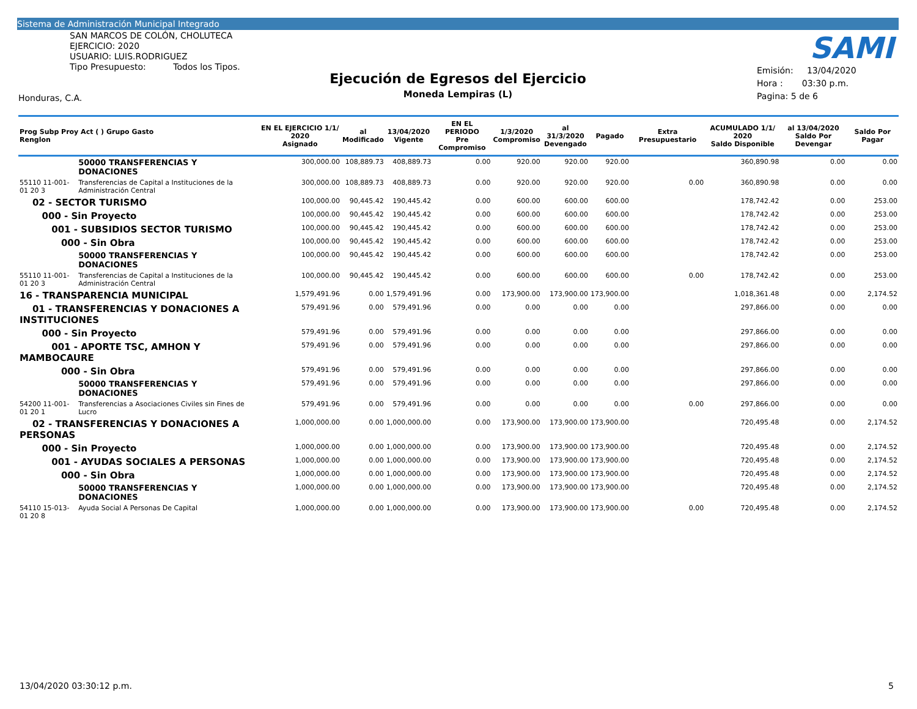Sistema de Administración Municipal Integrado
SAN MARCOS DE COLÓN, CHOLUTECA
EJERCICIO: 2020
USUARIO: LUIS.RODRIGUEZ
Tipo Presupuesto: Todos los Tipos.
SAMI
Ejecución de Egresos del Ejercicio
Moneda Lempiras (L)
Emisión: 13/04/2020
Hora : 03:30 p.m.
Pagina: 5 de 6
Honduras, C.A.
| Prog Subp Proy Act ( ) Grupo Gasto Renglon | | EN EL EJERCICIO 1/1/ 2020 Asignado | al Modificado | 13/04/2020 Vigente | EN EL PERIODO Pre Compromiso | 1/3/2020 Compromiso | al 31/3/2020 Devengado | Pagado | Extra Presupuestario | ACUMULADO 1/1/ 2020 Saldo Disponible | al 13/04/2020 Saldo Por Devengar | Saldo Por Pagar |
| --- | --- | --- | --- | --- | --- | --- | --- | --- | --- | --- | --- | --- |
| | 50000 TRANSFERENCIAS Y DONACIONES | 300,000.00 | 108,889.73 | 408,889.73 | 0.00 | 920.00 | 920.00 | 920.00 | | 360,890.98 | 0.00 | 0.00 |
| 55110 11-001-01 20 3 | Transferencias de Capital a Instituciones de la Administración Central | 300,000.00 | 108,889.73 | 408,889.73 | 0.00 | 920.00 | 920.00 | 920.00 | 0.00 | 360,890.98 | 0.00 | 0.00 |
| 02 - SECTOR TURISMO | | 100,000.00 | 90,445.42 | 190,445.42 | 0.00 | 600.00 | 600.00 | 600.00 | | 178,742.42 | 0.00 | 253.00 |
| 000 - Sin Proyecto | | 100,000.00 | 90,445.42 | 190,445.42 | 0.00 | 600.00 | 600.00 | 600.00 | | 178,742.42 | 0.00 | 253.00 |
| 001 - SUBSIDIOS SECTOR TURISMO | | 100,000.00 | 90,445.42 | 190,445.42 | 0.00 | 600.00 | 600.00 | 600.00 | | 178,742.42 | 0.00 | 253.00 |
| 000 - Sin Obra | | 100,000.00 | 90,445.42 | 190,445.42 | 0.00 | 600.00 | 600.00 | 600.00 | | 178,742.42 | 0.00 | 253.00 |
| | 50000 TRANSFERENCIAS Y DONACIONES | 100,000.00 | 90,445.42 | 190,445.42 | 0.00 | 600.00 | 600.00 | 600.00 | | 178,742.42 | 0.00 | 253.00 |
| 55110 11-001-01 20 3 | Transferencias de Capital a Instituciones de la Administración Central | 100,000.00 | 90,445.42 | 190,445.42 | 0.00 | 600.00 | 600.00 | 600.00 | 0.00 | 178,742.42 | 0.00 | 253.00 |
| 16 - TRANSPARENCIA MUNICIPAL | | 1,579,491.96 | 0.00 | 1,579,491.96 | 0.00 | 173,900.00 | 173,900.00 | 173,900.00 | | 1,018,361.48 | 0.00 | 2,174.52 |
| 01 - TRANSFERENCIAS Y DONACIONES A INSTITUCIONES | | 579,491.96 | 0.00 | 579,491.96 | 0.00 | 0.00 | 0.00 | 0.00 | | 297,866.00 | 0.00 | 0.00 |
| 000 - Sin Proyecto | | 579,491.96 | 0.00 | 579,491.96 | 0.00 | 0.00 | 0.00 | 0.00 | | 297,866.00 | 0.00 | 0.00 |
| 001 - APORTE TSC, AMHON Y MAMBOCAURE | | 579,491.96 | 0.00 | 579,491.96 | 0.00 | 0.00 | 0.00 | 0.00 | | 297,866.00 | 0.00 | 0.00 |
| 000 - Sin Obra | | 579,491.96 | 0.00 | 579,491.96 | 0.00 | 0.00 | 0.00 | 0.00 | | 297,866.00 | 0.00 | 0.00 |
| | 50000 TRANSFERENCIAS Y DONACIONES | 579,491.96 | 0.00 | 579,491.96 | 0.00 | 0.00 | 0.00 | 0.00 | | 297,866.00 | 0.00 | 0.00 |
| 54200 11-001-01 20 1 | Transferencias a Asociaciones Civiles sin Fines de Lucro | 579,491.96 | 0.00 | 579,491.96 | 0.00 | 0.00 | 0.00 | 0.00 | 0.00 | 297,866.00 | 0.00 | 0.00 |
| 02 - TRANSFERENCIAS Y DONACIONES A PERSONAS | | 1,000,000.00 | 0.00 | 1,000,000.00 | 0.00 | 173,900.00 | 173,900.00 | 173,900.00 | | 720,495.48 | 0.00 | 2,174.52 |
| 000 - Sin Proyecto | | 1,000,000.00 | 0.00 | 1,000,000.00 | 0.00 | 173,900.00 | 173,900.00 | 173,900.00 | | 720,495.48 | 0.00 | 2,174.52 |
| 001 - AYUDAS SOCIALES A PERSONAS | | 1,000,000.00 | 0.00 | 1,000,000.00 | 0.00 | 173,900.00 | 173,900.00 | 173,900.00 | | 720,495.48 | 0.00 | 2,174.52 |
| 000 - Sin Obra | | 1,000,000.00 | 0.00 | 1,000,000.00 | 0.00 | 173,900.00 | 173,900.00 | 173,900.00 | | 720,495.48 | 0.00 | 2,174.52 |
| | 50000 TRANSFERENCIAS Y DONACIONES | 1,000,000.00 | 0.00 | 1,000,000.00 | 0.00 | 173,900.00 | 173,900.00 | 173,900.00 | | 720,495.48 | 0.00 | 2,174.52 |
| 54110 15-013-01 20 8 | Ayuda Social A Personas De Capital | 1,000,000.00 | 0.00 | 1,000,000.00 | 0.00 | 173,900.00 | 173,900.00 | 173,900.00 | 0.00 | 720,495.48 | 0.00 | 2,174.52 |
13/04/2020 03:30:12 p.m. 5